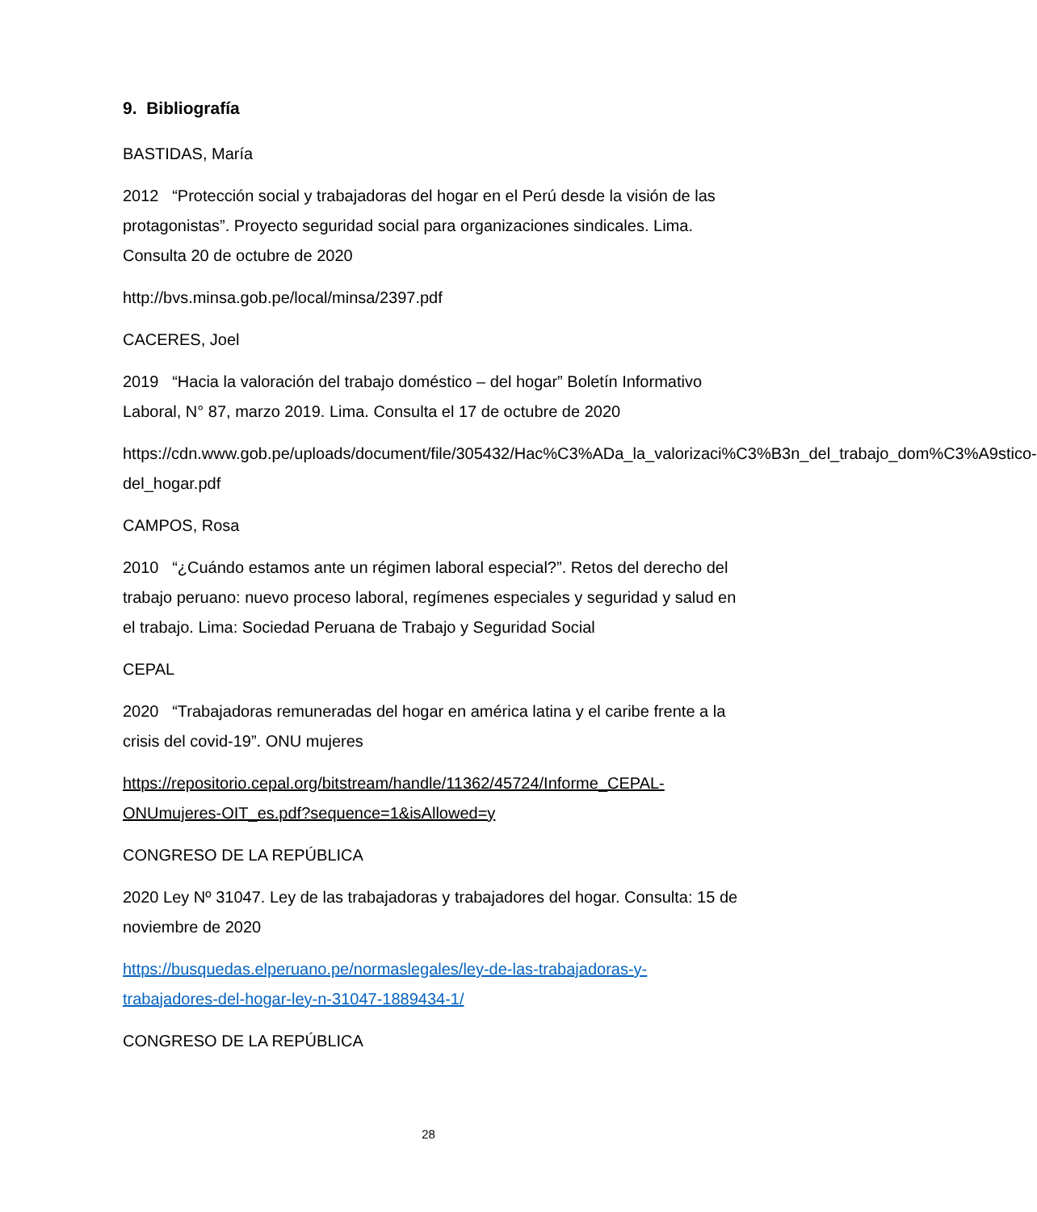9. Bibliografía
BASTIDAS, María
2012 “Protección social y trabajadoras del hogar en el Perú desde la visión de las protagonistas”. Proyecto seguridad social para organizaciones sindicales. Lima. Consulta 20 de octubre de 2020
http://bvs.minsa.gob.pe/local/minsa/2397.pdf
CACERES, Joel
2019 “Hacia la valoración del trabajo doméstico – del hogar” Boletín Informativo Laboral, N° 87, marzo 2019. Lima. Consulta el 17 de octubre de 2020
https://cdn.www.gob.pe/uploads/document/file/305432/Hac%C3%ADa_la_valorizaci%C3%B3n_del_trabajo_dom%C3%A9stico-del_hogar.pdf
CAMPOS, Rosa
2010 “¿Cuándo estamos ante un régimen laboral especial?”. Retos del derecho del trabajo peruano: nuevo proceso laboral, regímenes especiales y seguridad y salud en el trabajo. Lima: Sociedad Peruana de Trabajo y Seguridad Social
CEPAL
2020 “Trabajadoras remuneradas del hogar en américa latina y el caribe frente a la crisis del covid-19”. ONU mujeres
https://repositorio.cepal.org/bitstream/handle/11362/45724/Informe_CEPAL-ONUmujeres-OIT_es.pdf?sequence=1&isAllowed=y
CONGRESO DE LA REPÚBLICA
2020 Ley Nº 31047. Ley de las trabajadoras y trabajadores del hogar. Consulta: 15 de noviembre de 2020
https://busquedas.elperuano.pe/normaslegales/ley-de-las-trabajadoras-y-trabajadores-del-hogar-ley-n-31047-1889434-1/
CONGRESO DE LA REPÚBLICA
28